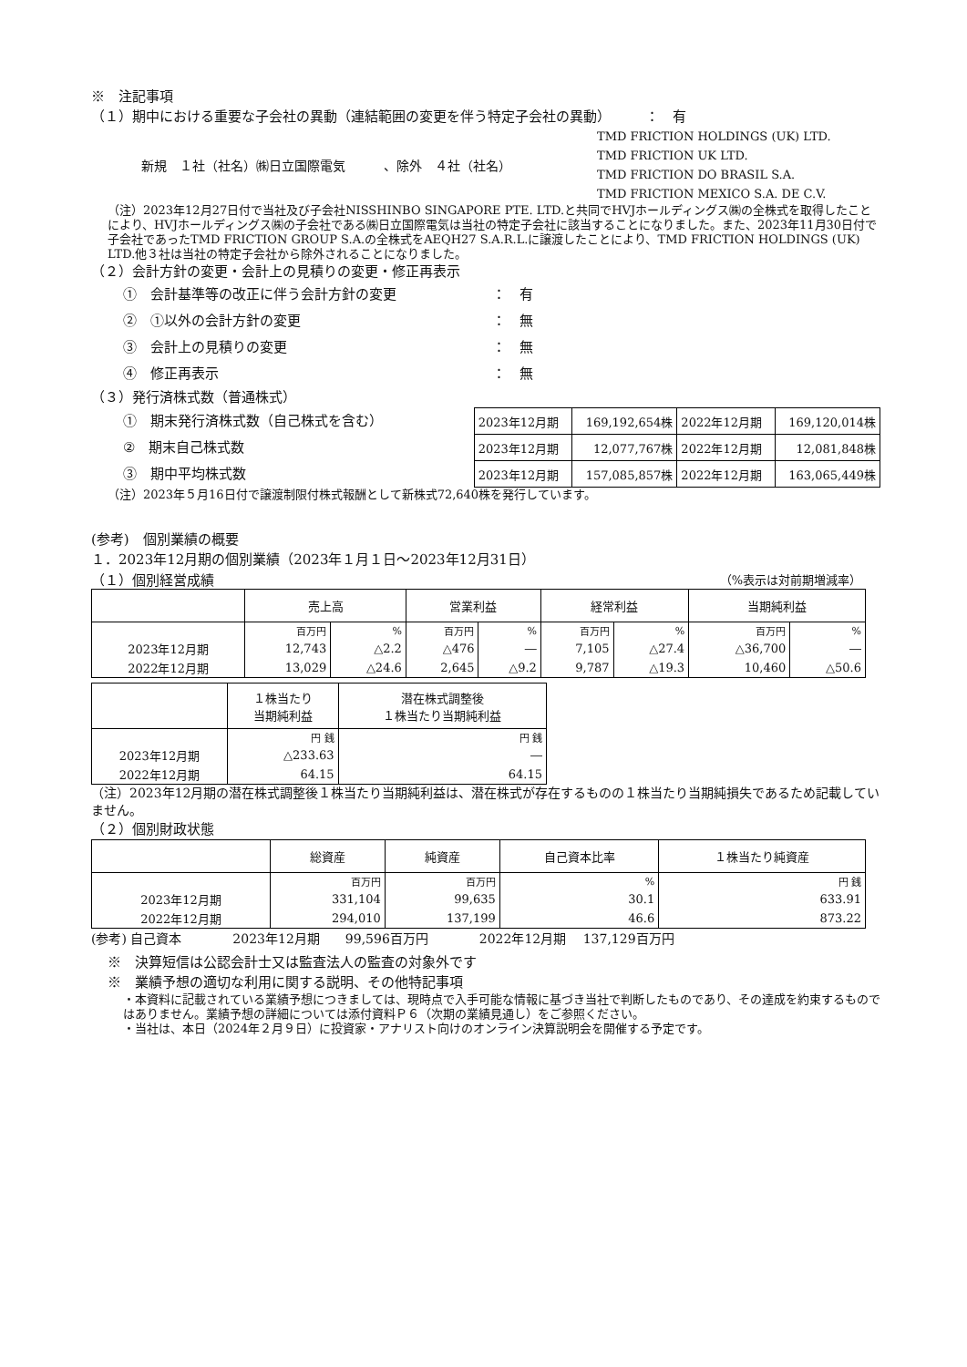※　注記事項
（１）期中における重要な子会社の異動（連結範囲の変更を伴う特定子会社の異動）　　　：　有
新規　１社（社名）㈱日立国際電気　　　、除外　４社（社名）
TMD FRICTION HOLDINGS (UK) LTD.
TMD FRICTION UK LTD.
TMD FRICTION DO BRASIL S.A.
TMD FRICTION MEXICO S.A. DE C.V.
（注）2023年12月27日付で当社及び子会社NISSHINBO SINGAPORE PTE. LTD.と共同でHVJホールディングス㈱の全株式を取得したことにより、HVJホールディングス㈱の子会社である㈱日立国際電気は当社の特定子会社に該当することになりました。また、2023年11月30日付で子会社であったTMD FRICTION GROUP S.A.の全株式をAEQH27 S.A.R.L.に譲渡したことにより、TMD FRICTION HOLDINGS (UK) LTD.他３社は当社の特定子会社から除外されることになりました。
（２）会計方針の変更・会計上の見積りの変更・修正再表示
①　会計基準等の改正に伴う会計方針の変更　　　　　　　：　有
②　①以外の会計方針の変更　　　　　　　　　　　　　　：　無
③　会計上の見積りの変更　　　　　　　　　　　　　　　：　無
④　修正再表示　　　　　　　　　　　　　　　　　　　　：　無
（３）発行済株式数（普通株式）
①　期末発行済株式数（自己株式を含む）
②　期末自己株式数
③　期中平均株式数
| 2023年12月期 | 169,192,654株 | 2022年12月期 | 169,120,014株 |
| 2023年12月期 | 12,077,767株 | 2022年12月期 | 12,081,848株 |
| 2023年12月期 | 157,085,857株 | 2022年12月期 | 163,065,449株 |
（注）2023年５月16日付で譲渡制限付株式報酬として新株式72,640株を発行しています。
(参考)　個別業績の概要
１．2023年12月期の個別業績（2023年１月１日～2023年12月31日）
（１）個別経営成績 （%表示は対前期増減率）
| | 売上高 | | 営業利益 | | 経常利益 | | 当期純利益 | |
| --- | --- | --- | --- | --- | --- | --- | --- | --- |
| | 百万円 | % | 百万円 | % | 百万円 | % | 百万円 | % |
| 2023年12月期 | 12,743 | △2.2 | △476 | ― | 7,105 | △27.4 | △36,700 | ― |
| 2022年12月期 | 13,029 | △24.6 | 2,645 | △9.2 | 9,787 | △19.3 | 10,460 | △50.6 |
| | １株当たり 当期純利益 | 潜在株式調整後 １株当たり当期純利益 |
| --- | --- | --- |
| | 円 銭 | 円 銭 |
| 2023年12月期 | △233.63 | ― |
| 2022年12月期 | 64.15 | 64.15 |
（注）2023年12月期の潜在株式調整後１株当たり当期純利益は、潜在株式が存在するものの１株当たり当期純損失であるため記載していません。
（２）個別財政状態
| | 総資産 | 純資産 | 自己資本比率 | １株当たり純資産 |
| --- | --- | --- | --- | --- |
| | 百万円 | 百万円 | % | 円 銭 |
| 2023年12月期 | 331,104 | 99,635 | 30.1 | 633.91 |
| 2022年12月期 | 294,010 | 137,199 | 46.6 | 873.22 |
(参考) 自己資本　　　　2023年12月期　　99,596百万円　　　　2022年12月期　 137,129百万円
※　決算短信は公認会計士又は監査法人の監査の対象外です
※　業績予想の適切な利用に関する説明、その他特記事項
・本資料に記載されている業績予想につきましては、現時点で入手可能な情報に基づき当社で判断したものであり、その達成を約束するものではありません。業績予想の詳細については添付資料Ｐ６（次期の業績見通し）をご参照ください。
・当社は、本日（2024年２月９日）に投資家・アナリスト向けのオンライン決算説明会を開催する予定です。